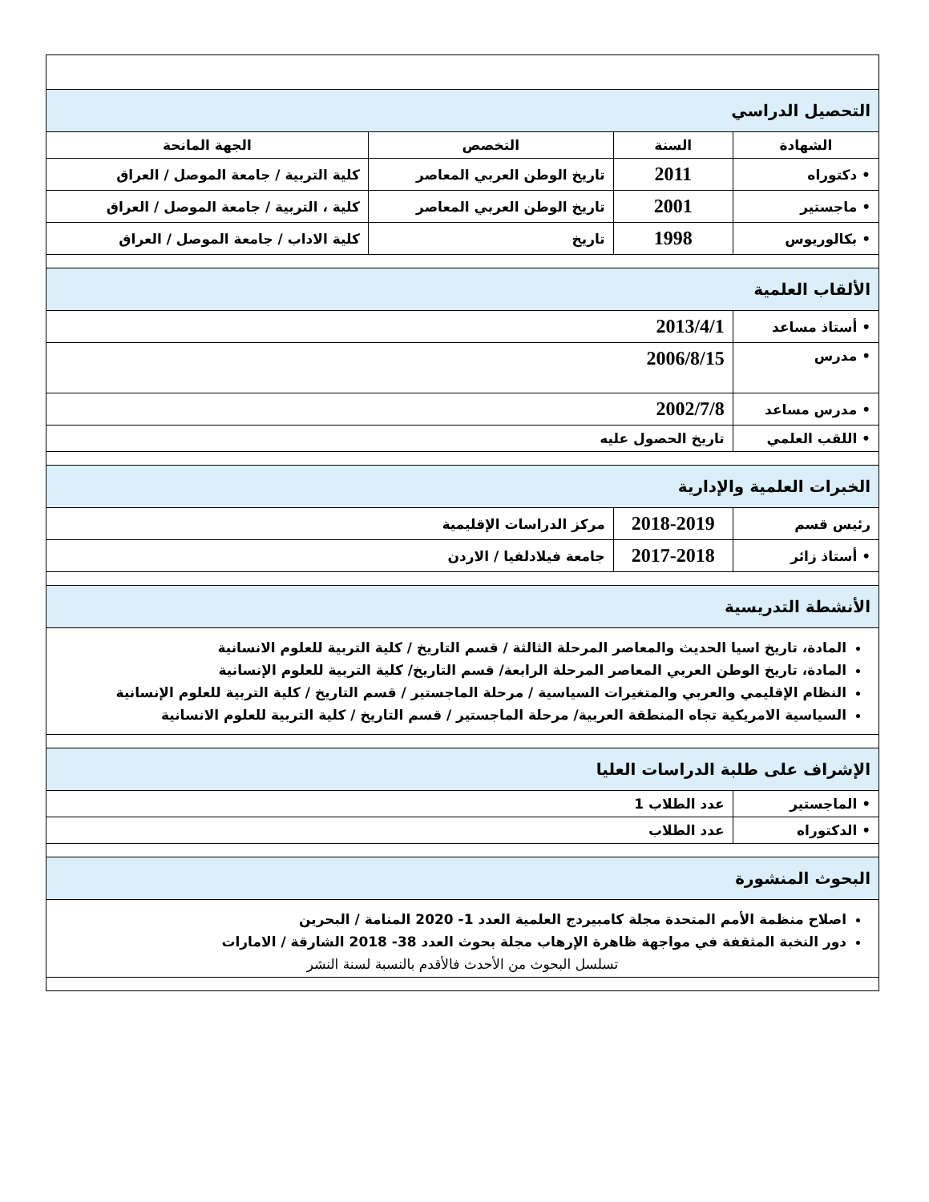| التحصيل الدراسي | | | |
| الشهادة | السنة | التخصص | الجهة المانحة |
| • دكتوراه | 2011 | تاريخ الوطن العربي المعاصر | كلية التربية / جامعة الموصل / العراق |
| • ماجستير | 2001 | تاريخ الوطن العربي المعاصر | كلية ، التربية / جامعة الموصل / العراق |
| • بكالوريوس | 1998 | تاريخ | كلية الاداب / جامعة الموصل / العراق |
| الألقاب العلمية | | | |
| • أستاذ مساعد | 2013/4/1 | | |
| • مدرس | 2006/8/15 | | |
| • مدرس مساعد | 2002/7/8 | | |
| • اللقب العلمي | تاريخ الحصول عليه | | |
| الخبرات العلمية والإدارية | | | |
| رئيس قسم | 2018-2019 | مركز الدراسات الإقليمية | |
| • أستاذ زائر | 2017-2018 | جامعة فيلادلفيا / الاردن | |
| الأنشطة التدريسية | | | |
| المادة، تاريخ اسيا الحديث والمعاصر المرحلة الثالثة / قسم التاريخ / كلية التربية للعلوم الانسانية المادة، تاريخ الوطن العربي المعاصر المرحلة الرابعة/ قسم التاريخ/ كلية التربية للعلوم الإنسانية النظام الإقليمي والعربي والمتغيرات السياسية / مرحلة الماجستير / قسم التاريخ / كلية التربية للعلوم الإنسانية السياسية الامريكية تجاه المنطقة العربية/ مرحلة الماجستير / قسم التاريخ / كلية التربية للعلوم الانسانية | | | |
| الإشراف على طلبة الدراسات العليا | | | |
| • الماجستير | عدد الطلاب 1 | | |
| • الدكتوراه | عدد الطلاب | | |
| البحوث المنشورة | | | |
| اصلاح منظمة الأمم المتحدة مجلة كامبيردج العلمية العدد 1- 2020 المنامة / البحرين دور النخبة المثقفة في مواجهة ظاهرة الإرهاب مجلة بحوث العدد 38- 2018 الشارقة / الامارات تسلسل البحوث من الأحدث فالأقدم بالنسبة لسنة النشر | | | |